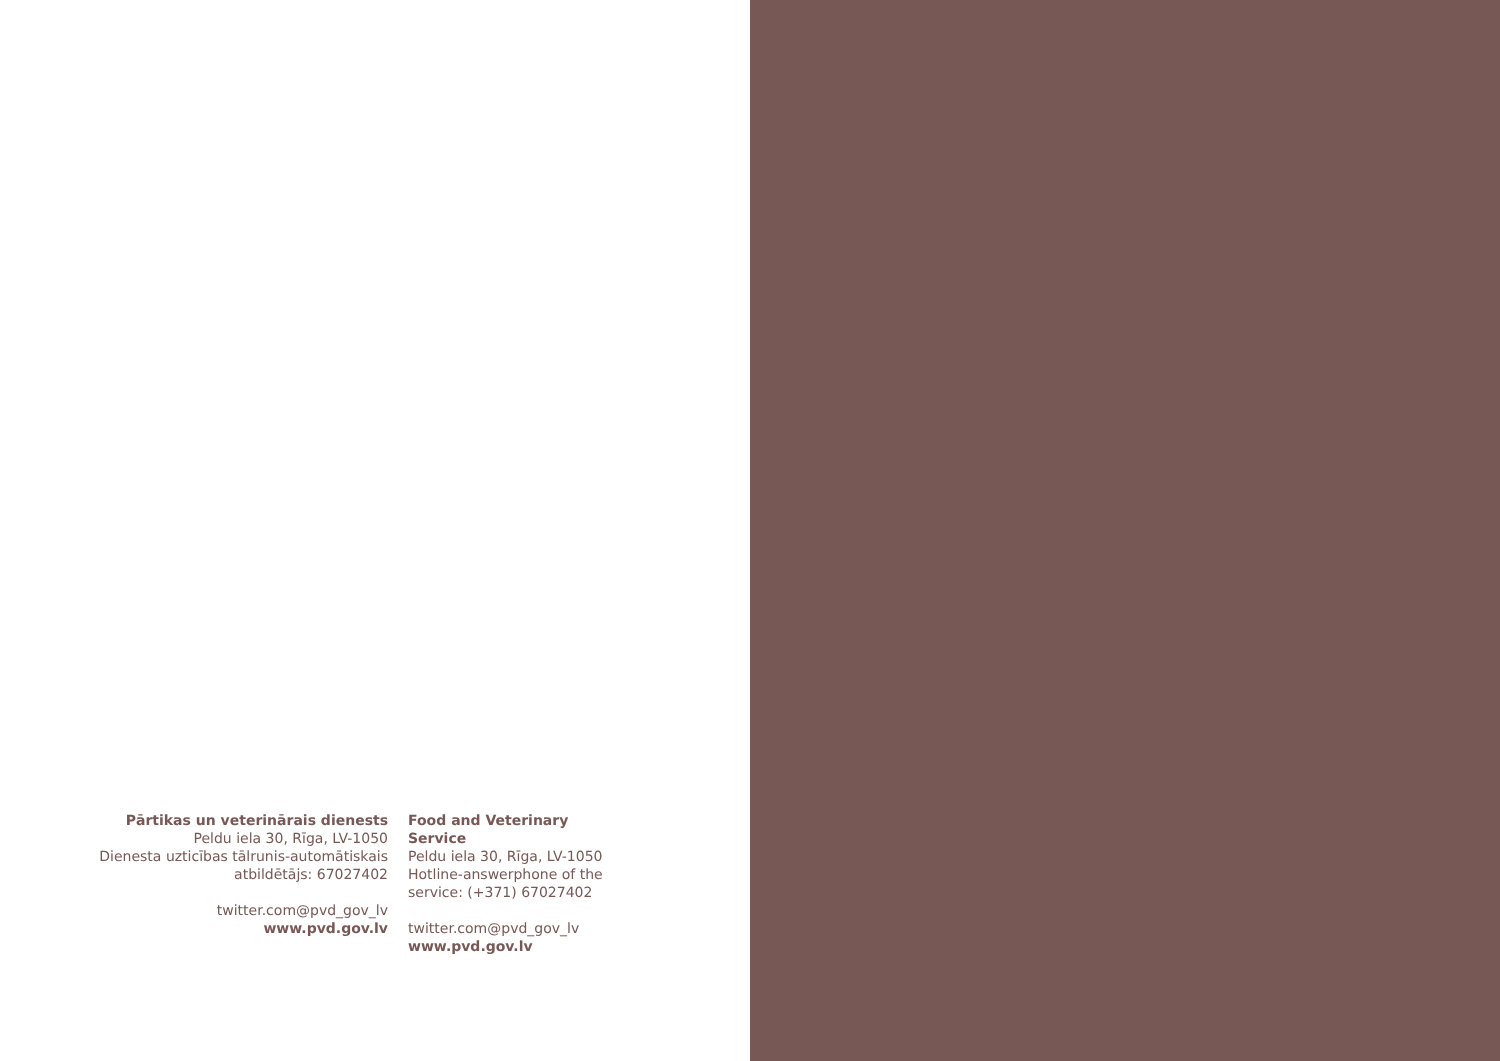Pārtikas un veterinārais dienests
Peldu iela 30, Rīga, LV-1050
Dienesta uzticības tālrunis-automātiskais
atbildētājs: 67027402
twitter.com@pvd_gov_lv
www.pvd.gov.lv
Food and Veterinary Service
Peldu iela 30, Rīga, LV-1050
Hotline-answerphone of the
service: (+371) 67027402
twitter.com@pvd_gov_lv
www.pvd.gov.lv